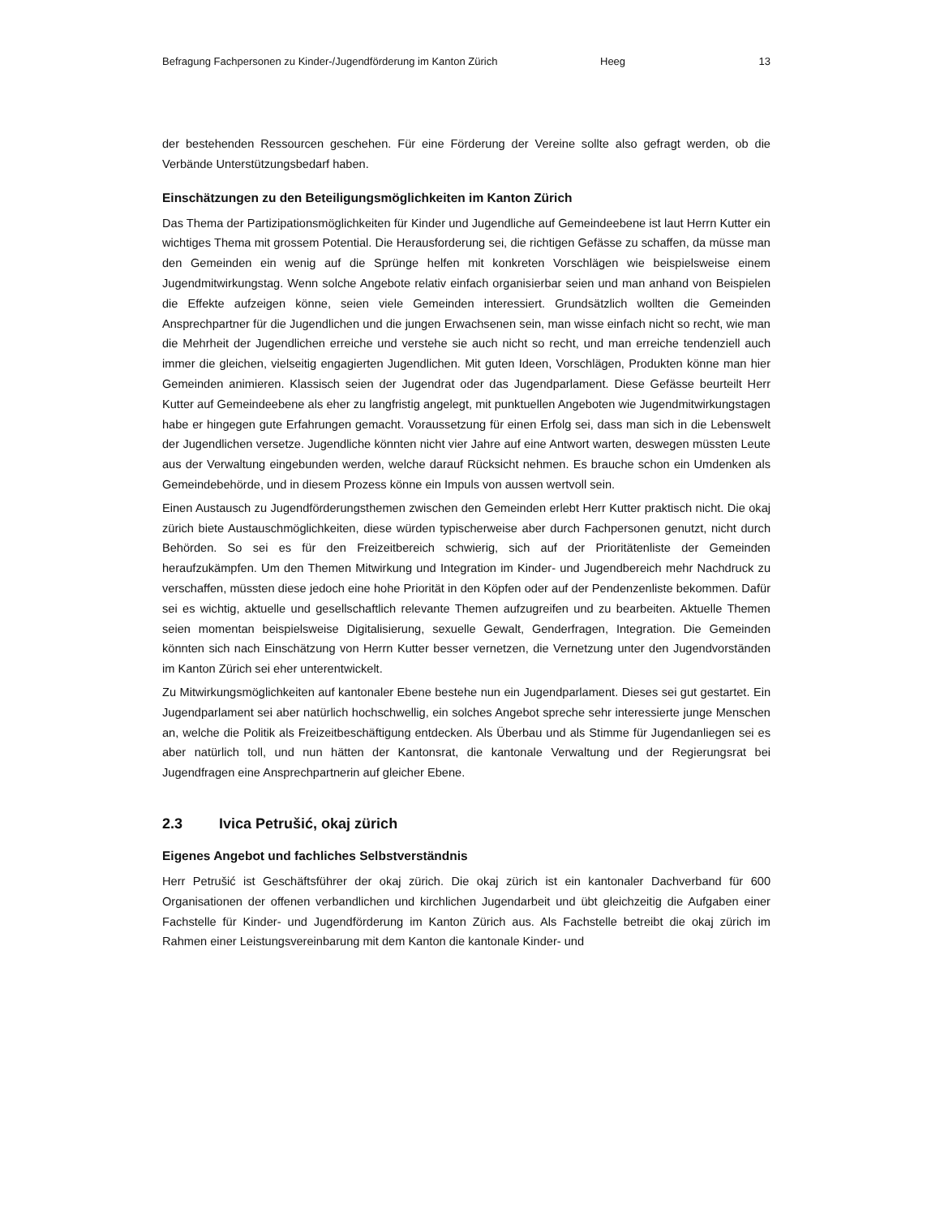Befragung Fachpersonen zu Kinder-/Jugendförderung im Kanton Zürich Heeg 13
der bestehenden Ressourcen geschehen. Für eine Förderung der Vereine sollte also gefragt werden, ob die Verbände Unterstützungsbedarf haben.
Einschätzungen zu den Beteiligungsmöglichkeiten im Kanton Zürich
Das Thema der Partizipationsmöglichkeiten für Kinder und Jugendliche auf Gemeindeebene ist laut Herrn Kutter ein wichtiges Thema mit grossem Potential. Die Herausforderung sei, die richtigen Gefässe zu schaffen, da müsse man den Gemeinden ein wenig auf die Sprünge helfen mit konkreten Vorschlägen wie beispielsweise einem Jugendmitwirkungstag. Wenn solche Angebote relativ einfach organisierbar seien und man anhand von Beispielen die Effekte aufzeigen könne, seien viele Gemeinden interessiert. Grundsätzlich wollten die Gemeinden Ansprechpartner für die Jugendlichen und die jungen Erwachsenen sein, man wisse einfach nicht so recht, wie man die Mehrheit der Jugendlichen erreiche und verstehe sie auch nicht so recht, und man erreiche tendenziell auch immer die gleichen, vielseitig engagierten Jugendlichen. Mit guten Ideen, Vorschlägen, Produkten könne man hier Gemeinden animieren. Klassisch seien der Jugendrat oder das Jugendparlament. Diese Gefässe beurteilt Herr Kutter auf Gemeindeebene als eher zu langfristig angelegt, mit punktuellen Angeboten wie Jugendmitwirkungstagen habe er hingegen gute Erfahrungen gemacht. Voraussetzung für einen Erfolg sei, dass man sich in die Lebenswelt der Jugendlichen versetze. Jugendliche könnten nicht vier Jahre auf eine Antwort warten, deswegen müssten Leute aus der Verwaltung eingebunden werden, welche darauf Rücksicht nehmen. Es brauche schon ein Umdenken als Gemeindebehörde, und in diesem Prozess könne ein Impuls von aussen wertvoll sein.
Einen Austausch zu Jugendförderungsthemen zwischen den Gemeinden erlebt Herr Kutter praktisch nicht. Die okaj zürich biete Austauschmöglichkeiten, diese würden typischerweise aber durch Fachpersonen genutzt, nicht durch Behörden. So sei es für den Freizeitbereich schwierig, sich auf der Prioritätenliste der Gemeinden heraufzukämpfen. Um den Themen Mitwirkung und Integration im Kinder- und Jugendbereich mehr Nachdruck zu verschaffen, müssten diese jedoch eine hohe Priorität in den Köpfen oder auf der Pendenzenliste bekommen. Dafür sei es wichtig, aktuelle und gesellschaftlich relevante Themen aufzugreifen und zu bearbeiten. Aktuelle Themen seien momentan beispielsweise Digitalisierung, sexuelle Gewalt, Genderfragen, Integration. Die Gemeinden könnten sich nach Einschätzung von Herrn Kutter besser vernetzen, die Vernetzung unter den Jugendvorständen im Kanton Zürich sei eher unterentwickelt.
Zu Mitwirkungsmöglichkeiten auf kantonaler Ebene bestehe nun ein Jugendparlament. Dieses sei gut gestartet. Ein Jugendparlament sei aber natürlich hochschwellig, ein solches Angebot spreche sehr interessierte junge Menschen an, welche die Politik als Freizeitbeschäftigung entdecken. Als Überbau und als Stimme für Jugendanliegen sei es aber natürlich toll, und nun hätten der Kantonsrat, die kantonale Verwaltung und der Regierungsrat bei Jugendfragen eine Ansprechpartnerin auf gleicher Ebene.
2.3 Ivica Petrušić, okaj zürich
Eigenes Angebot und fachliches Selbstverständnis
Herr Petrušić ist Geschäftsführer der okaj zürich. Die okaj zürich ist ein kantonaler Dachverband für 600 Organisationen der offenen verbandlichen und kirchlichen Jugendarbeit und übt gleichzeitig die Aufgaben einer Fachstelle für Kinder- und Jugendförderung im Kanton Zürich aus. Als Fachstelle betreibt die okaj zürich im Rahmen einer Leistungsvereinbarung mit dem Kanton die kantonale Kinder- und